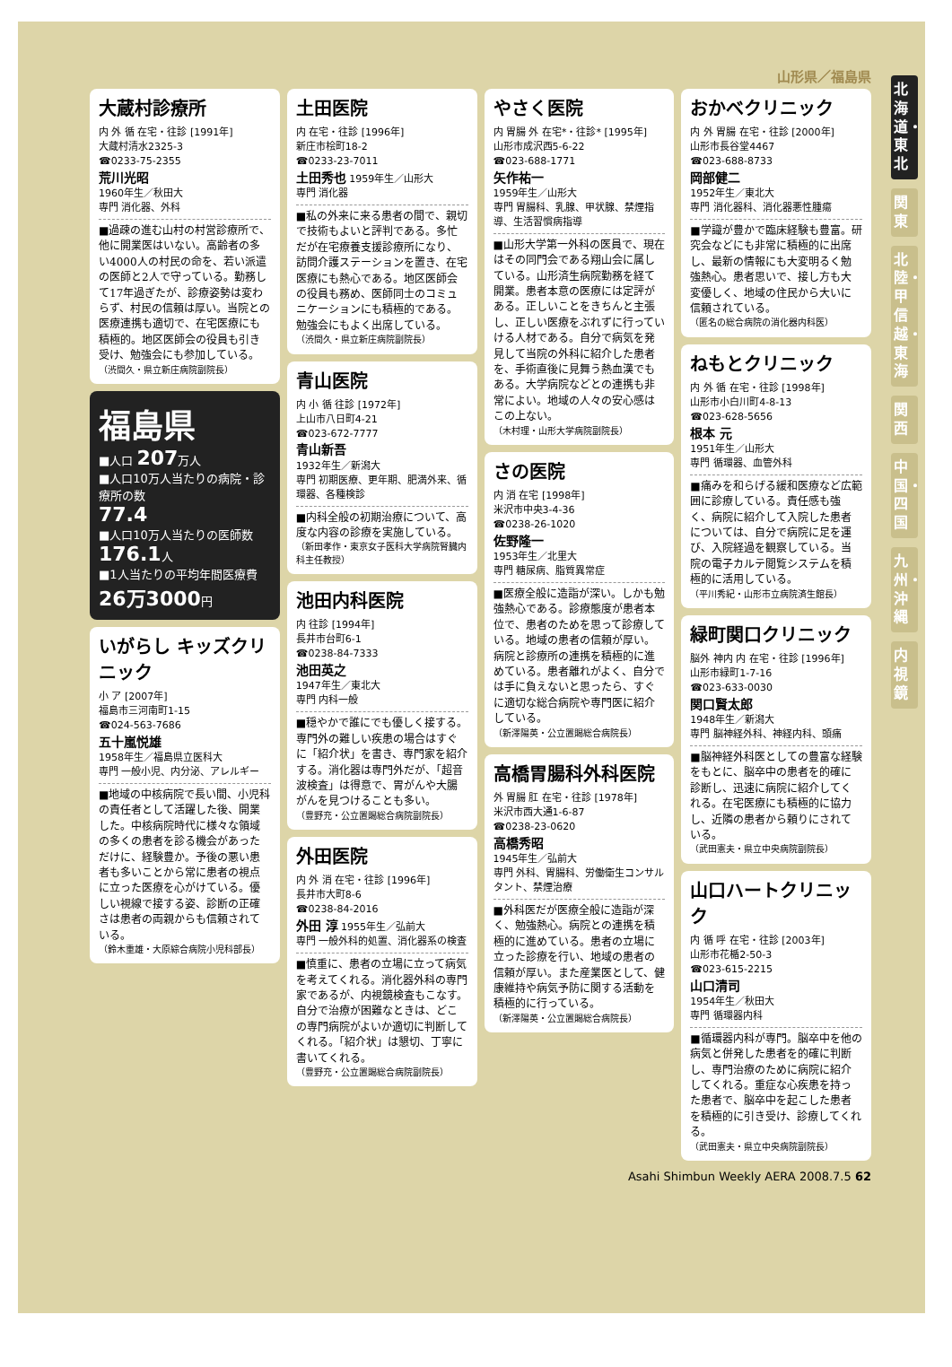北海道・東北
関東
北陸・甲信越・東海
関西
中国・四国
九州・沖縄
内視鏡
山形県／福島県
大蔵村診療所
内 外 循 在宅・往診 [1991年]
大蔵村清水2325-3
☎0233-75-2355
荒川光昭
1960年生／秋田大
専門 消化器、外科
■過疎の進む山村の村営診療所で、他に開業医はいない。高齢者の多い4000人の村民の命を、若い派遣の医師と2人で守っている。勤務して17年過ぎたが、診療姿勢は変わらず、村民の信頼は厚い。当院との医療連携も適切で、在宅医療にも積極的。地区医師会の役員も引き受け、勉強会にも参加している。
（渋間久・県立新庄病院副院長）
福島県
■人口 207万人
■人口10万人当たりの病院・診療所の数
77.4
■人口10万人当たりの医師数
176.1人
■1人当たりの平均年間医療費
26万3000円
いがらし キッズクリニック
小 ア [2007年]
福島市三河南町1-15
☎024-563-7686
五十嵐悦雄
1958年生／福島県立医科大
専門 一般小児、内分泌、アレルギー
■地域の中核病院で長い間、小児科の責任者として活躍した後、開業した。中核病院時代に様々な領域の多くの患者を診る機会があっただけに、経験豊か。予後の悪い患者も多いことから常に患者の視点に立った医療を心がけている。優しい視線で接する姿、診断の正確さは患者の両親からも信頼されている。
（鈴木重雄・大原綜合病院小児科部長）
土田医院
内 在宅・往診 [1996年]
新庄市桧町18-2
☎0233-23-7011
土田秀也 1959年生／山形大
専門 消化器
■私の外来に来る患者の間で、親切で技術もよいと評判である。多忙だが在宅療養支援診療所になり、訪問介護ステーションを置き、在宅医療にも熱心である。地区医師会の役員も務め、医師同士のコミュニケーションにも積極的である。勉強会にもよく出席している。
（渋間久・県立新庄病院副院長）
青山医院
内 小 循 往診 [1972年]
上山市八日町4-21
☎023-672-7777
青山新吾
1932年生／新潟大
専門 初期医療、更年期、肥満外来、循環器、各種検診
■内科全般の初期治療について、高度な内容の診療を実施している。
（新田孝作・東京女子医科大学病院腎臓内科主任教授）
池田内科医院
内 往診 [1994年]
長井市台町6-1
☎0238-84-7333
池田英之
1947年生／東北大
専門 内科一般
■穏やかで誰にでも優しく接する。専門外の難しい疾患の場合はすぐに「紹介状」を書き、専門家を紹介する。消化器は専門外だが、「超音波検査」は得意で、胃がんや大腸がんを見つけることも多い。
（豊野充・公立置賜総合病院副院長）
外田医院
内 外 消 在宅・往診 [1996年]
長井市大町8-6
☎0238-84-2016
外田 淳 1955年生／弘前大
専門 一般外科的処置、消化器系の検査
■慎重に、患者の立場に立って病気を考えてくれる。消化器外科の専門家であるが、内視鏡検査もこなす。自分で治療が困難なときは、どこの専門病院がよいか適切に判断してくれる。「紹介状」は懇切、丁寧に書いてくれる。
（豊野充・公立置賜総合病院副院長）
やさく医院
内 胃腸 外 在宅*・往診* [1995年]
山形市成沢西5-6-22
☎023-688-1771
矢作祐一
1959年生／山形大
専門 胃腸科、乳腺、甲状腺、禁煙指導、生活習慣病指導
■山形大学第一外科の医員で、現在はその同門会である翔山会に属している。山形済生病院勤務を経て開業。患者本意の医療には定評がある。正しいことをきちんと主張し、正しい医療をぶれずに行っていける人材である。自分で病気を発見して当院の外科に紹介した患者を、手術直後に見舞う熱血漢でもある。大学病院などとの連携も非常によい。地域の人々の安心感はこの上ない。
（木村理・山形大学病院副院長）
さの医院
内 消 在宅 [1998年]
米沢市中央3-4-36
☎0238-26-1020
佐野隆一
1953年生／北里大
専門 糖尿病、脂質異常症
■医療全般に造詣が深い。しかも勉強熱心である。診療態度が患者本位で、患者のためを思って診療している。地域の患者の信頼が厚い。病院と診療所の連携を積極的に進めている。患者離れがよく、自分では手に負えないと思ったら、すぐに適切な総合病院や専門医に紹介している。
（新澤陽英・公立置賜総合病院長）
高橋胃腸科外科医院
外 胃腸 肛 在宅・往診 [1978年]
米沢市西大通1-6-87
☎0238-23-0620
高橋秀昭
1945年生／弘前大
専門 外科、胃腸科、労働衛生コンサルタント、禁煙治療
■外科医だが医療全般に造詣が深く、勉強熱心。病院との連携を積極的に進めている。患者の立場に立った診療を行い、地域の患者の信頼が厚い。また産業医として、健康維持や病気予防に関する活動を積極的に行っている。
（新澤陽英・公立置賜総合病院長）
おかべクリニック
内 外 胃腸 在宅・往診 [2000年]
山形市長谷堂4467
☎023-688-8733
岡部健二
1952年生／東北大
専門 消化器科、消化器悪性腫瘍
■学識が豊かで臨床経験も豊富。研究会などにも非常に積極的に出席し、最新の情報にも大変明るく勉強熱心。患者思いで、接し方も大変優しく、地域の住民から大いに信頼されている。
（匿名の総合病院の消化器内科医）
ねもとクリニック
内 外 循 在宅・往診 [1998年]
山形市小白川町4-8-13
☎023-628-5656
根本 元
1951年生／山形大
専門 循環器、血管外科
■痛みを和らげる緩和医療など広範囲に診療している。責任感も強く、病院に紹介して入院した患者については、自分で病院に足を運び、入院経過を観察している。当院の電子カルテ閲覧システムを積極的に活用している。
（平川秀紀・山形市立病院済生館長）
緑町関口クリニック
脳外 神内 内 在宅・往診 [1996年]
山形市緑町1-7-16
☎023-633-0030
関口賢太郎
1948年生／新潟大
専門 脳神経外科、神経内科、頭痛
■脳神経外科医としての豊富な経験をもとに、脳卒中の患者を的確に診断し、迅速に病院に紹介してくれる。在宅医療にも積極的に協力し、近隣の患者から頼りにされている。
（武田憲夫・県立中央病院副院長）
山口ハートクリニック
内 循 呼 在宅・往診 [2003年]
山形市花楯2-50-3
☎023-615-2215
山口清司
1954年生／秋田大
専門 循環器内科
■循環器内科が専門。脳卒中を他の病気と併発した患者を的確に判断し、専門治療のために病院に紹介してくれる。重症な心疾患を持った患者で、脳卒中を起こした患者を積極的に引き受け、診療してくれる。
（武田憲夫・県立中央病院副院長）
Asahi Shimbun Weekly AERA 2008.7.5 62